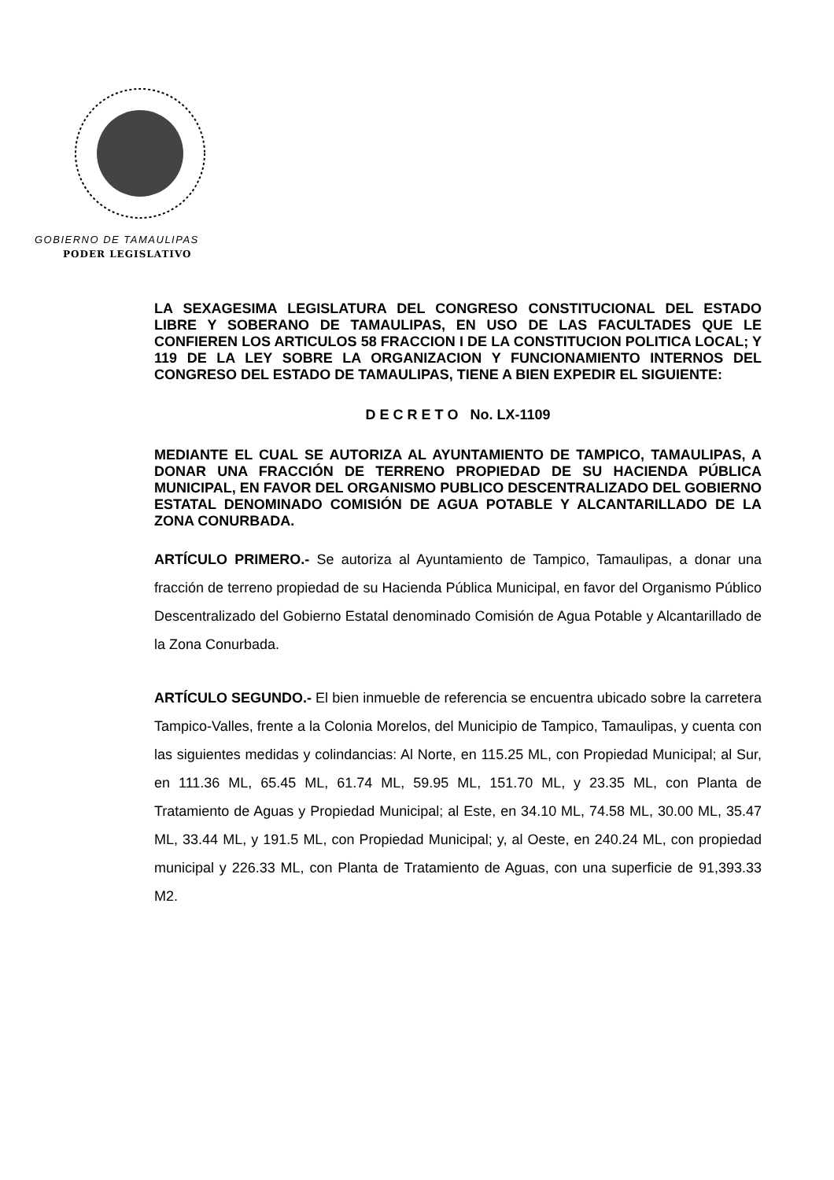GOBIERNO DE TAMAULIPAS
PODER LEGISLATIVO
LA SEXAGESIMA LEGISLATURA DEL CONGRESO CONSTITUCIONAL DEL ESTADO LIBRE Y SOBERANO DE TAMAULIPAS, EN USO DE LAS FACULTADES QUE LE CONFIEREN LOS ARTICULOS 58 FRACCION I DE LA CONSTITUCION POLITICA LOCAL; Y 119 DE LA LEY SOBRE LA ORGANIZACION Y FUNCIONAMIENTO INTERNOS DEL CONGRESO DEL ESTADO DE TAMAULIPAS, TIENE A BIEN EXPEDIR EL SIGUIENTE:
D E C R E T O No. LX-1109
MEDIANTE EL CUAL SE AUTORIZA AL AYUNTAMIENTO DE TAMPICO, TAMAULIPAS, A DONAR UNA FRACCIÓN DE TERRENO PROPIEDAD DE SU HACIENDA PÚBLICA MUNICIPAL, EN FAVOR DEL ORGANISMO PUBLICO DESCENTRALIZADO DEL GOBIERNO ESTATAL DENOMINADO COMISIÓN DE AGUA POTABLE Y ALCANTARILLADO DE LA ZONA CONURBADA.
ARTÍCULO PRIMERO.- Se autoriza al Ayuntamiento de Tampico, Tamaulipas, a donar una fracción de terreno propiedad de su Hacienda Pública Municipal, en favor del Organismo Público Descentralizado del Gobierno Estatal denominado Comisión de Agua Potable y Alcantarillado de la Zona Conurbada.
ARTÍCULO SEGUNDO.- El bien inmueble de referencia se encuentra ubicado sobre la carretera Tampico-Valles, frente a la Colonia Morelos, del Municipio de Tampico, Tamaulipas, y cuenta con las siguientes medidas y colindancias: Al Norte, en 115.25 ML, con Propiedad Municipal; al Sur, en 111.36 ML, 65.45 ML, 61.74 ML, 59.95 ML, 151.70 ML, y 23.35 ML, con Planta de Tratamiento de Aguas y Propiedad Municipal; al Este, en 34.10 ML, 74.58 ML, 30.00 ML, 35.47 ML, 33.44 ML, y 191.5 ML, con Propiedad Municipal; y, al Oeste, en 240.24 ML, con propiedad municipal y 226.33 ML, con Planta de Tratamiento de Aguas, con una superficie de 91,393.33 M2.